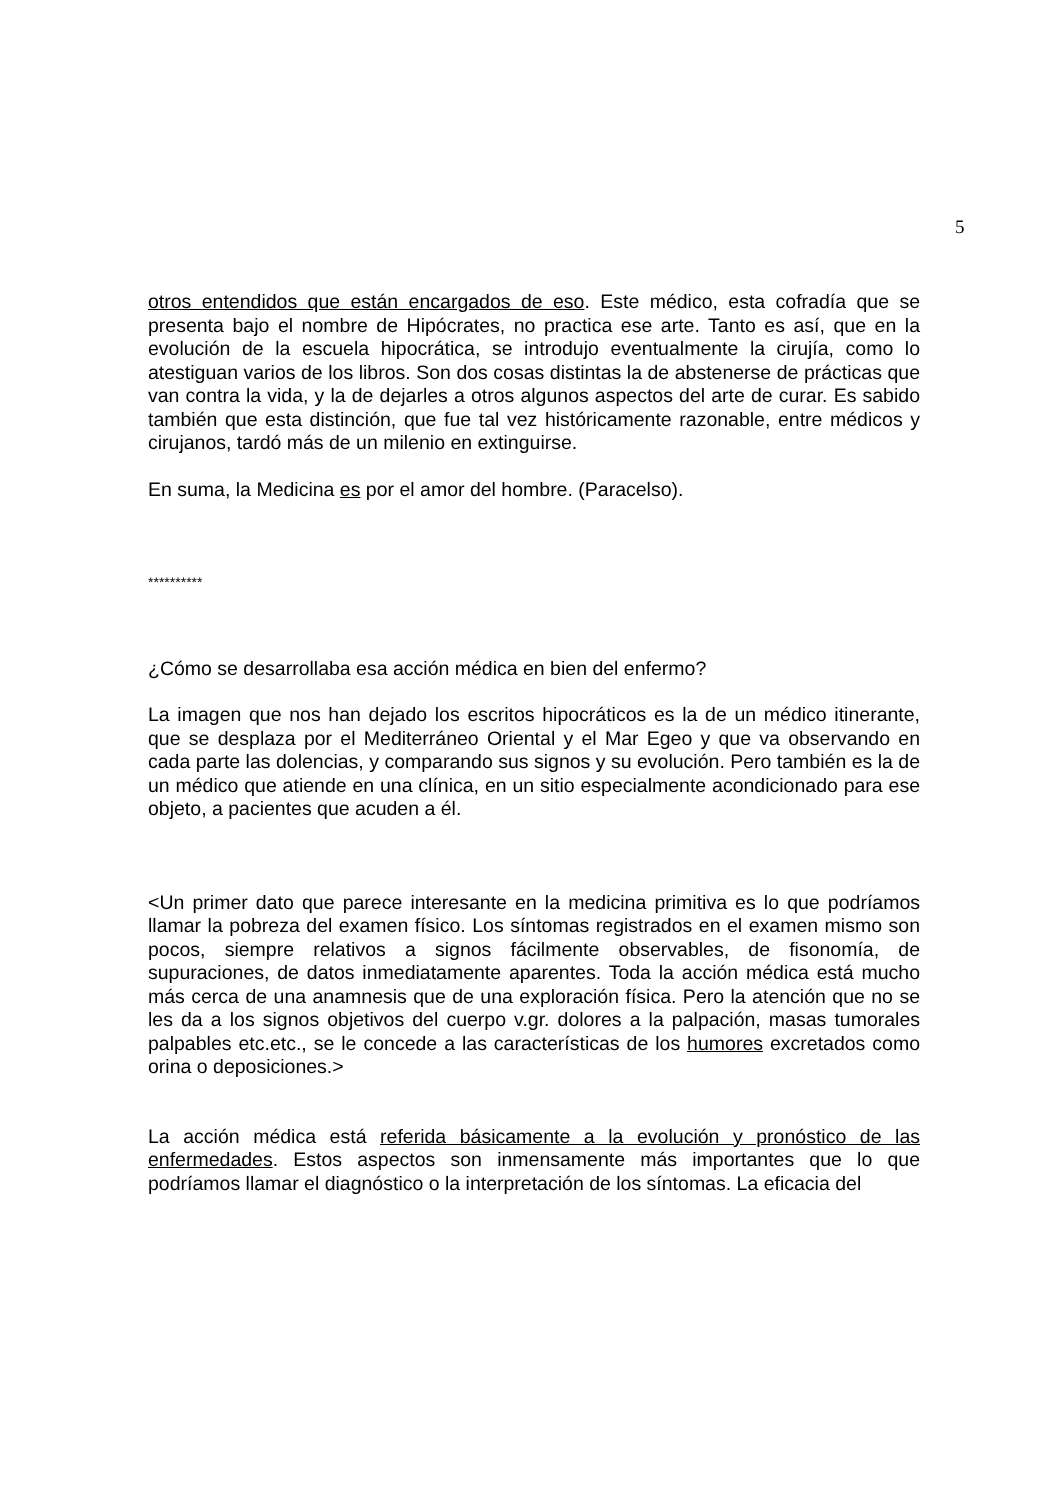5
otros entendidos que están encargados de eso. Este médico, esta cofradía que se presenta bajo el nombre de Hipócrates, no practica ese arte. Tanto es así, que en la evolución de la escuela hipocrática, se introdujo eventualmente la cirujía, como lo atestiguan varios de los libros. Son dos cosas distintas la de abstenerse de prácticas que van contra la vida, y la de dejarles a otros algunos aspectos del arte de curar. Es sabido también que esta distinción, que fue tal vez históricamente razonable, entre médicos y cirujanos, tardó más de un milenio en extinguirse.
En suma, la Medicina es por el amor del hombre. (Paracelso).
**********
¿Cómo se desarrollaba esa acción médica en bien del enfermo?
La imagen que nos han dejado los escritos hipocráticos es la de un médico itinerante, que se desplaza por el Mediterráneo Oriental y el Mar Egeo y que va observando en cada parte las dolencias, y comparando sus signos y su evolución. Pero también es la de un médico que atiende en una clínica, en un sitio especialmente acondicionado para ese objeto, a pacientes que acuden a él.
<Un primer dato que parece interesante en la medicina primitiva es lo que podríamos llamar la pobreza del examen físico. Los síntomas registrados en el examen mismo son pocos, siempre relativos a signos fácilmente observables, de fisonomía, de supuraciones, de datos inmediatamente aparentes. Toda la acción médica está mucho más cerca de una anamnesis que de una exploración física. Pero la atención que no se les da a los signos objetivos del cuerpo v.gr. dolores a la palpación, masas tumorales palpables etc.etc., se le concede a las características de los humores excretados como orina o deposiciones.>
La acción médica está referida básicamente a la evolución y pronóstico de las enfermedades. Estos aspectos son inmensamente más importantes que lo que podríamos llamar el diagnóstico o la interpretación de los síntomas. La eficacia del